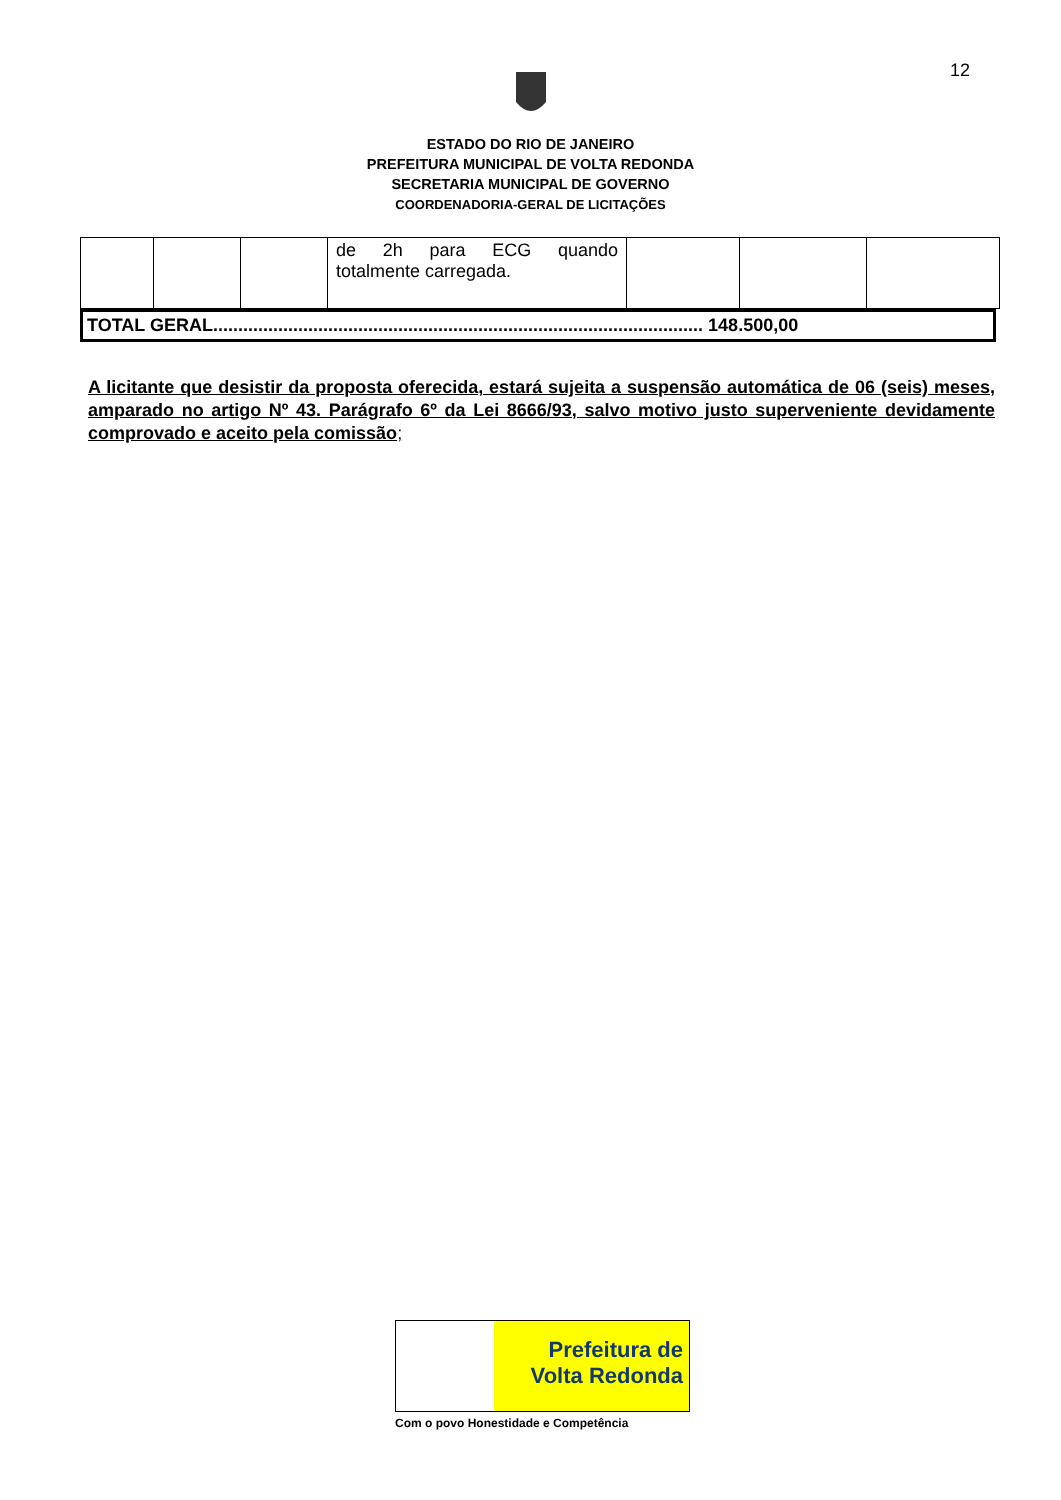12
ESTADO DO RIO DE JANEIRO
PREFEITURA MUNICIPAL DE VOLTA REDONDA
SECRETARIA MUNICIPAL DE GOVERNO
COORDENADORIA-GERAL DE LICITAÇÕES
| | | | de 2h para ECG quando totalmente carregada. | | | |
TOTAL GERAL.................................................................................................. 148.500,00
A licitante que desistir da proposta oferecida, estará sujeita a suspensão automática de 06 (seis) meses, amparado no artigo Nº 43. Parágrafo 6º da Lei 8666/93, salvo motivo justo superveniente devidamente comprovado e aceito pela comissão;
Prefeitura de
Volta Redonda
Com o povo Honestidade e Competência